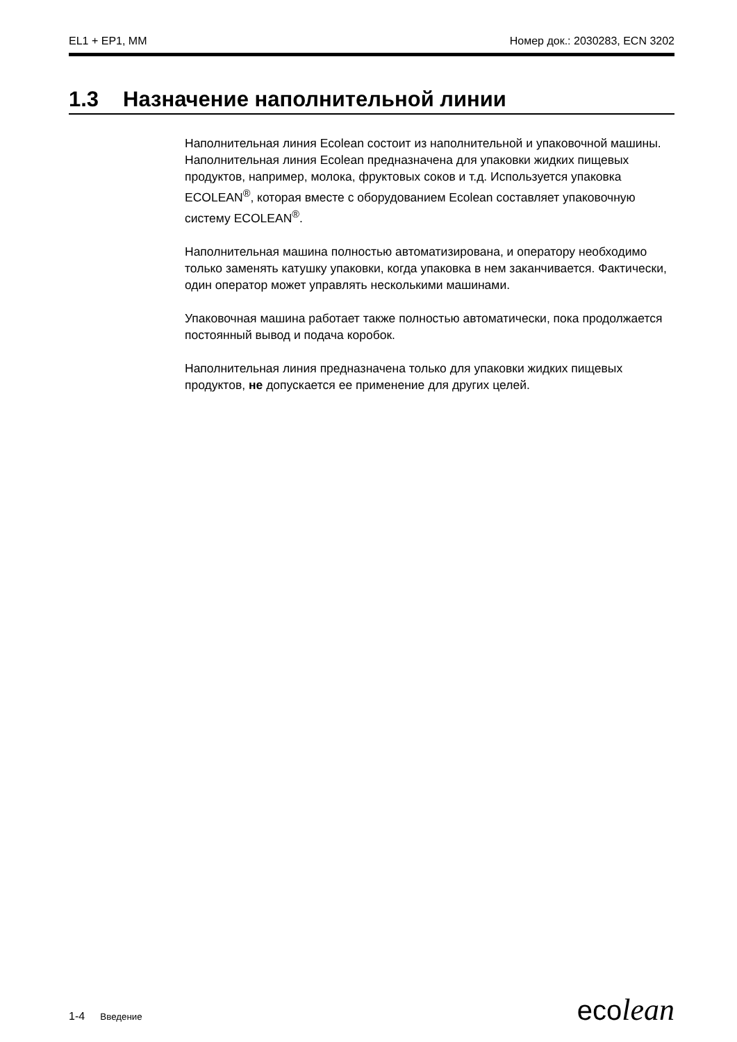EL1 + EP1, MM Номер док.: 2030283, ECN 3202
1.3 Назначение наполнительной линии
Наполнительная линия Ecolean состоит из наполнительной и упаковочной машины. Наполнительная линия Ecolean предназначена для упаковки жидких пищевых продуктов, например, молока, фруктовых соков и т.д. Используется упаковка ECOLEAN<sup>®</sup>, которая вместе с оборудованием Ecolean составляет упаковочную систему ECOLEAN<sup>®</sup>.
Наполнительная машина полностью автоматизирована, и оператору необходимо только заменять катушку упаковки, когда упаковка в нем заканчивается. Фактически, один оператор может управлять несколькими машинами.
Упаковочная машина работает также полностью автоматически, пока продолжается постоянный вывод и подача коробок.
Наполнительная линия предназначена только для упаковки жидких пищевых продуктов, не допускается ее применение для других целей.
1-4 Введение ecolean